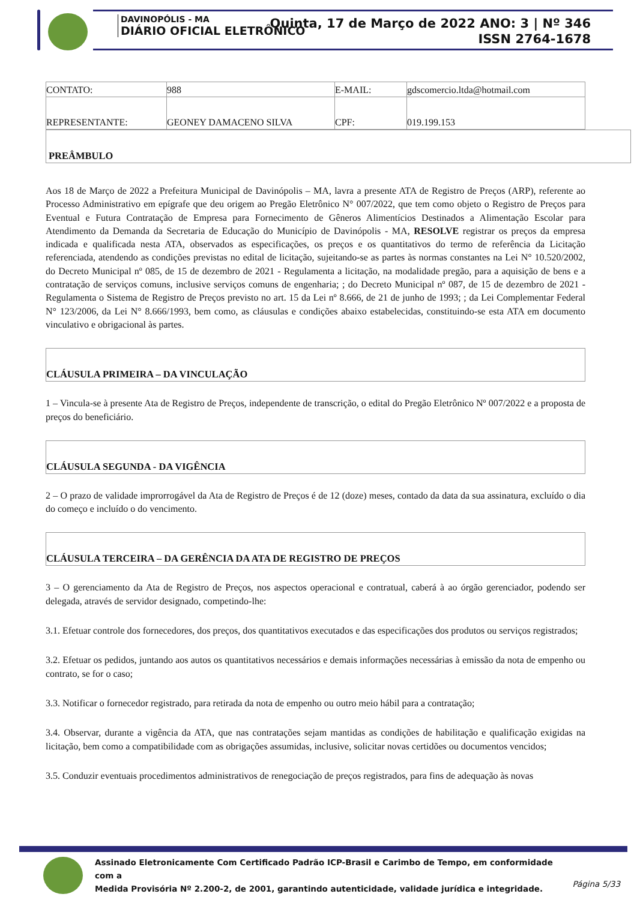DAVINOPÓLIS - MA
DIÁRIO OFICIAL ELETRÔNICO
Quinta, 17 de Março de 2022 ANO: 3 | Nº 346
ISSN 2764-1678
| CONTATO: | 988 | E-MAIL: | gdscomercio.ltda@hotmail.com |
| REPRESENTANTE: | GEONEY DAMACENO SILVA | CPF: | 019.199.153 |
PREÂMBULO
Aos 18 de Março de 2022 a Prefeitura Municipal de Davinópolis – MA, lavra a presente ATA de Registro de Preços (ARP), referente ao Processo Administrativo em epígrafe que deu origem ao Pregão Eletrônico N° 007/2022, que tem como objeto o Registro de Preços para Eventual e Futura Contratação de Empresa para Fornecimento de Gêneros Alimentícios Destinados a Alimentação Escolar para Atendimento da Demanda da Secretaria de Educação do Município de Davinópolis - MA, RESOLVE registrar os preços da empresa indicada e qualificada nesta ATA, observados as especificações, os preços e os quantitativos do termo de referência da Licitação referenciada, atendendo as condições previstas no edital de licitação, sujeitando-se as partes às normas constantes na Lei N° 10.520/2002, do Decreto Municipal nº 085, de 15 de dezembro de 2021 - Regulamenta a licitação, na modalidade pregão, para a aquisição de bens e a contratação de serviços comuns, inclusive serviços comuns de engenharia; ; do Decreto Municipal nº 087, de 15 de dezembro de 2021 - Regulamenta o Sistema de Registro de Preços previsto no art. 15 da Lei nº 8.666, de 21 de junho de 1993; ; da Lei Complementar Federal N° 123/2006, da Lei N° 8.666/1993, bem como, as cláusulas e condições abaixo estabelecidas, constituindo-se esta ATA em documento vinculativo e obrigacional às partes.
CLÁUSULA PRIMEIRA – DA VINCULAÇÃO
1 – Vincula-se à presente Ata de Registro de Preços, independente de transcrição, o edital do Pregão Eletrônico Nº 007/2022 e a proposta de preços do beneficiário.
CLÁUSULA SEGUNDA - DA VIGÊNCIA
2 – O prazo de validade improrrogável da Ata de Registro de Preços é de 12 (doze) meses, contado da data da sua assinatura, excluído o dia do começo e incluído o do vencimento.
CLÁUSULA TERCEIRA – DA GERÊNCIA DA ATA DE REGISTRO DE PREÇOS
3 – O gerenciamento da Ata de Registro de Preços, nos aspectos operacional e contratual, caberá à ao órgão gerenciador, podendo ser delegada, através de servidor designado, competindo-lhe:
3.1. Efetuar controle dos fornecedores, dos preços, dos quantitativos executados e das especificações dos produtos ou serviços registrados;
3.2. Efetuar os pedidos, juntando aos autos os quantitativos necessários e demais informações necessárias à emissão da nota de empenho ou contrato, se for o caso;
3.3. Notificar o fornecedor registrado, para retirada da nota de empenho ou outro meio hábil para a contratação;
3.4. Observar, durante a vigência da ATA, que nas contratações sejam mantidas as condições de habilitação e qualificação exigidas na licitação, bem como a compatibilidade com as obrigações assumidas, inclusive, solicitar novas certidões ou documentos vencidos;
3.5. Conduzir eventuais procedimentos administrativos de renegociação de preços registrados, para fins de adequação às novas
Assinado Eletronicamente Com Certificado Padrão ICP-Brasil e Carimbo de Tempo, em conformidade com a
Medida Provisória Nº 2.200-2, de 2001, garantindo autenticidade, validade jurídica e integridade.
Página 5/33